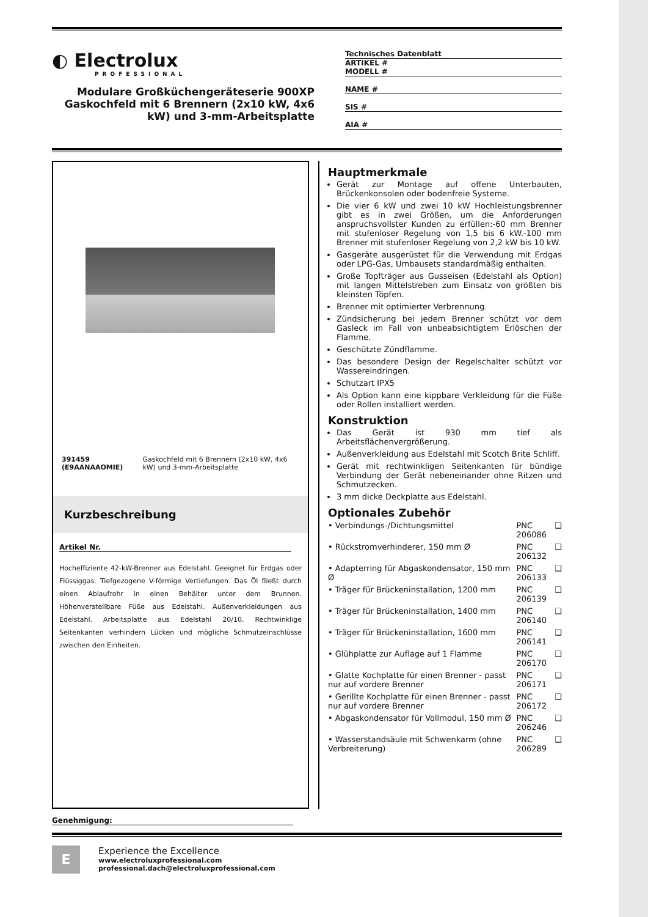◐ Electrolux
PROFESSIONAL
Modulare Großküchengeräteserie 900XP Gaskochfeld mit 6 Brennern (2x10 kW, 4x6 kW) und 3-mm-Arbeitsplatte
Technisches Datenblatt
ARTIKEL #
MODELL #
NAME #
SIS #
AIA #
391459 (E9AANAAOMIE) Gaskochfeld mit 6 Brennern (2x10 kW, 4x6 kW) und 3-mm-Arbeitsplatte
Kurzbeschreibung
Artikel Nr.
Hocheffiziente 42-kW-Brenner aus Edelstahl. Geeignet für Erdgas oder Flüssiggas. Tiefgezogene V-förmige Vertiefungen. Das Öl fließt durch einen Ablaufrohr in einen Behälter unter dem Brunnen. Höhenverstellbare Füße aus Edelstahl. Außenverkleidungen aus Edelstahl. Arbeitsplatte aus Edelstahl 20/10. Rechtwinklige Seitenkanten verhindern Lücken und mögliche Schmutzeinschlüsse zwischen den Einheiten.
Hauptmerkmale
Gerät zur Montage auf offene Unterbauten, Brückenkonsolen oder bodenfreie Systeme.
Die vier 6 kW und zwei 10 kW Hochleistungsbrenner gibt es in zwei Größen, um die Anforderungen anspruchsvollster Kunden zu erfüllen:-60 mm Brenner mit stufenloser Regelung von 1,5 bis 6 kW.-100 mm Brenner mit stufenloser Regelung von 2,2 kW bis 10 kW.
Gasgeräte ausgerüstet für die Verwendung mit Erdgas oder LPG-Gas, Umbausets standardmäßig enthalten.
Große Topfträger aus Gusseisen (Edelstahl als Option) mit langen Mittelstreben zum Einsatz von größten bis kleinsten Töpfen.
Brenner mit optimierter Verbrennung.
Zündsicherung bei jedem Brenner schützt vor dem Gasleck im Fall von unbeabsichtigtem Erlöschen der Flamme.
Geschützte Zündflamme.
Das besondere Design der Regelschalter schützt vor Wassereindringen.
Schutzart IPX5
Als Option kann eine kippbare Verkleidung für die Füße oder Rollen installiert werden.
Konstruktion
Das Gerät ist 930 mm tief als Arbeitsflächenvergrößerung.
Außenverkleidung aus Edelstahl mit Scotch Brite Schliff.
Gerät mit rechtwinkligen Seitenkanten für bündige Verbindung der Gerät nebeneinander ohne Ritzen und Schmutzecken.
3 mm dicke Deckplatte aus Edelstahl.
Optionales Zubehör
| • Verbindungs-/Dichtungsmittel | PNC 206086 | ❑ |
| • Rückstromverhinderer, 150 mm Ø | PNC 206132 | ❑ |
| • Adapterring für Abgaskondensator, 150 mm Ø | PNC 206133 | ❑ |
| • Träger für Brückeninstallation, 1200 mm | PNC 206139 | ❑ |
| • Träger für Brückeninstallation, 1400 mm | PNC 206140 | ❑ |
| • Träger für Brückeninstallation, 1600 mm | PNC 206141 | ❑ |
| • Glühplatte zur Auflage auf 1 Flamme | PNC 206170 | ❑ |
| • Glatte Kochplatte für einen Brenner - passt nur auf vordere Brenner | PNC 206171 | ❑ |
| • Gerillte Kochplatte für einen Brenner - passt nur auf vordere Brenner | PNC 206172 | ❑ |
| • Abgaskondensator für Vollmodul, 150 mm Ø | PNC 206246 | ❑ |
| • Wasserstandsäule mit Schwenkarm (ohne Verbreiterung) | PNC 206289 | ❑ |
Genehmigung:
E
Experience the Excellence
www.electroluxprofessional.com
professional.dach@electroluxprofessional.com